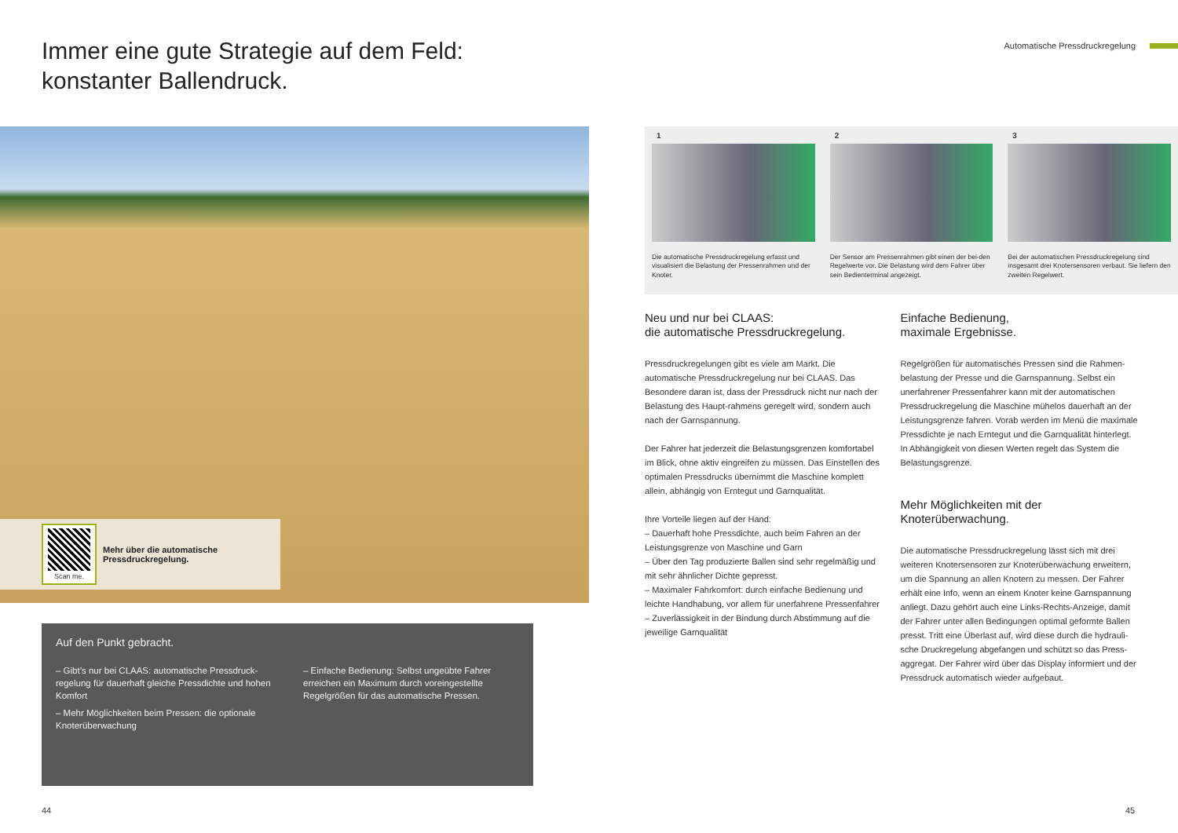Immer eine gute Strategie auf dem Feld:
konstanter Ballendruck.
Scan me.
Mehr über die automatische
Pressdruckregelung.
Auf den Punkt gebracht.
– Gibt’s nur bei CLAAS: automatische Pressdruck-regelung für dauerhaft gleiche Pressdichte und hohen Komfort
– Mehr Möglichkeiten beim Pressen: die optionale Knoterüberwachung
– Einfache Bedienung: Selbst ungeübte Fahrer erreichen ein Maximum durch voreingestellte Regelgrößen für das automatische Pressen.
44
Automatische Pressdruckregelung
1
Die automatische Pressdruckregelung erfasst und visualisiert die Belastung der Pressenrahmen und der Knoter.
2
Der Sensor am Pressenrahmen gibt einen der bei-den Regelwerte vor. Die Belastung wird dem Fahrer über sein Bedienterminal angezeigt.
3
Bei der automatischen Pressdruckregelung sind insgesamt drei Knotersensoren verbaut. Sie liefern den zweiten Regelwert.
Neu und nur bei CLAAS:
die automatische Pressdruckregelung.
Pressdruckregelungen gibt es viele am Markt. Die automatische Pressdruckregelung nur bei CLAAS. Das Besondere daran ist, dass der Pressdruck nicht nur nach der Belastung des Haupt-rahmens geregelt wird, sondern auch nach der Garnspannung.
Der Fahrer hat jederzeit die Belastungsgrenzen komfortabel im Blick, ohne aktiv eingreifen zu müssen. Das Einstellen des optimalen Pressdrucks übernimmt die Maschine komplett allein, abhängig von Erntegut und Garnqualität.
Ihre Vorteile liegen auf der Hand:
– Dauerhaft hohe Pressdichte, auch beim Fahren an der Leistungsgrenze von Maschine und Garn
– Über den Tag produzierte Ballen sind sehr regelmäßig und mit sehr ähnlicher Dichte gepresst.
– Maximaler Fahrkomfort: durch einfache Bedienung und leichte Handhabung, vor allem für unerfahrene Pressenfahrer
– Zuverlässigkeit in der Bindung durch Abstimmung auf die jeweilige Garnqualität
Einfache Bedienung,
maximale Ergebnisse.
Regelgrößen für automatisches Pressen sind die Rahmen-belastung der Presse und die Garnspannung. Selbst ein unerfahrener Pressenfahrer kann mit der automatischen Pressdruckregelung die Maschine mühelos dauerhaft an der Leistungsgrenze fahren. Vorab werden im Menü die maximale Pressdichte je nach Erntegut und die Garnqualität hinterlegt. In Abhängigkeit von diesen Werten regelt das System die Belastungsgrenze.
Mehr Möglichkeiten mit der
Knoterüberwachung.
Die automatische Pressdruckregelung lässt sich mit drei weiteren Knotersensoren zur Knoterüberwachung erweitern, um die Spannung an allen Knotern zu messen. Der Fahrer erhält eine Info, wenn an einem Knoter keine Garnspannung anliegt. Dazu gehört auch eine Links-Rechts-Anzeige, damit der Fahrer unter allen Bedingungen optimal geformte Ballen presst. Tritt eine Überlast auf, wird diese durch die hydrauli-sche Druckregelung abgefangen und schützt so das Press-aggregat. Der Fahrer wird über das Display informiert und der Pressdruck automatisch wieder aufgebaut.
45